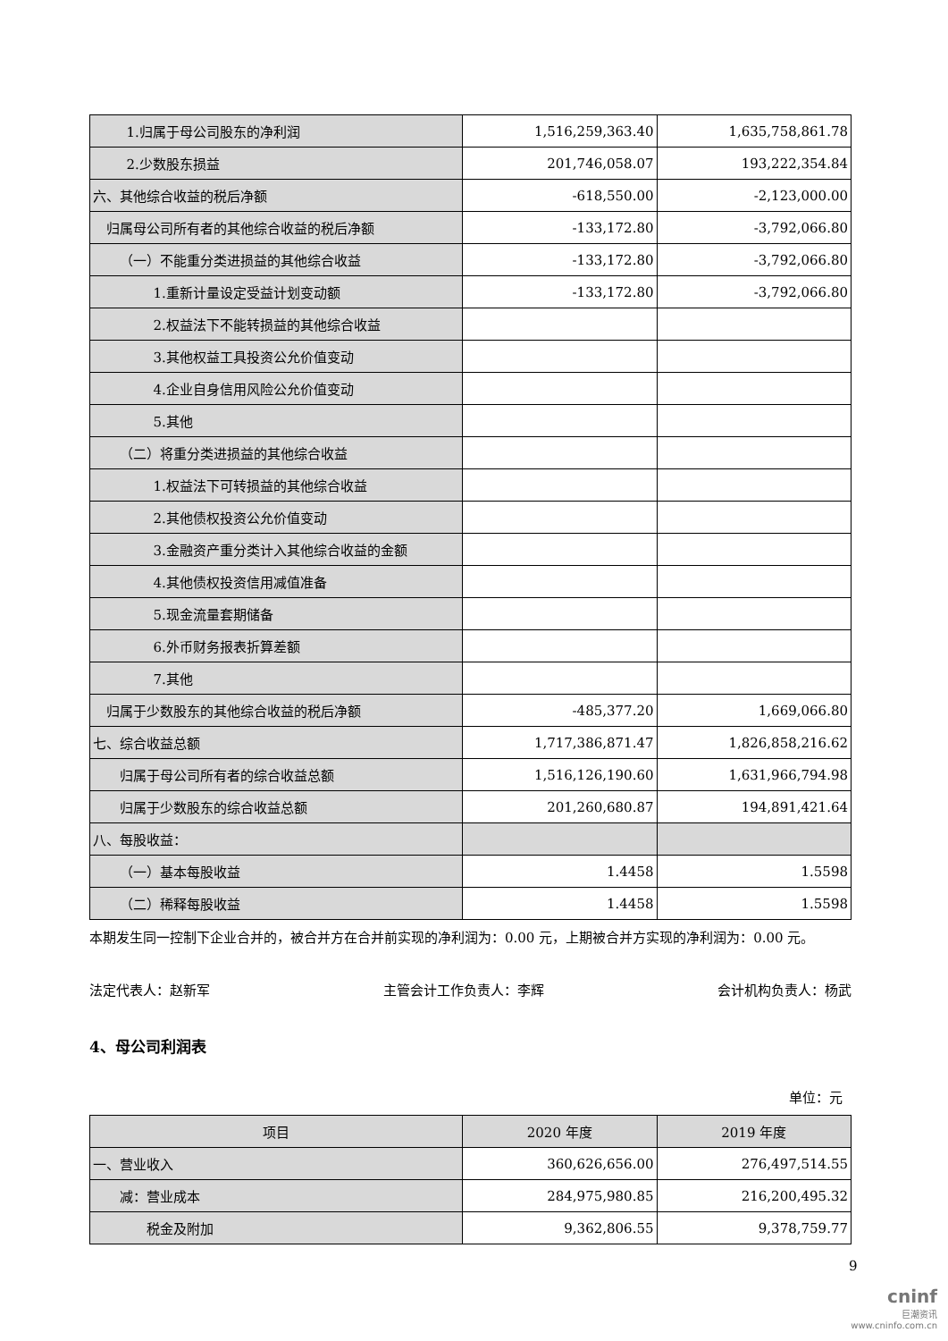| 1.归属于母公司股东的净利润 | 1,516,259,363.40 | 1,635,758,861.78 |
| 2.少数股东损益 | 201,746,058.07 | 193,222,354.84 |
| 六、其他综合收益的税后净额 | -618,550.00 | -2,123,000.00 |
| 归属母公司所有者的其他综合收益的税后净额 | -133,172.80 | -3,792,066.80 |
| （一）不能重分类进损益的其他综合收益 | -133,172.80 | -3,792,066.80 |
| 1.重新计量设定受益计划变动额 | -133,172.80 | -3,792,066.80 |
| 2.权益法下不能转损益的其他综合收益 | | |
| 3.其他权益工具投资公允价值变动 | | |
| 4.企业自身信用风险公允价值变动 | | |
| 5.其他 | | |
| （二）将重分类进损益的其他综合收益 | | |
| 1.权益法下可转损益的其他综合收益 | | |
| 2.其他债权投资公允价值变动 | | |
| 3.金融资产重分类计入其他综合收益的金额 | | |
| 4.其他债权投资信用减值准备 | | |
| 5.现金流量套期储备 | | |
| 6.外币财务报表折算差额 | | |
| 7.其他 | | |
| 归属于少数股东的其他综合收益的税后净额 | -485,377.20 | 1,669,066.80 |
| 七、综合收益总额 | 1,717,386,871.47 | 1,826,858,216.62 |
| 归属于母公司所有者的综合收益总额 | 1,516,126,190.60 | 1,631,966,794.98 |
| 归属于少数股东的综合收益总额 | 201,260,680.87 | 194,891,421.64 |
| 八、每股收益： | | |
| （一）基本每股收益 | 1.4458 | 1.5598 |
| （二）稀释每股收益 | 1.4458 | 1.5598 |
本期发生同一控制下企业合并的，被合并方在合并前实现的净利润为：0.00 元，上期被合并方实现的净利润为：0.00 元。
法定代表人：赵新军 主管会计工作负责人：李辉 会计机构负责人：杨武
4、母公司利润表
单位：元
| 项目 | 2020 年度 | 2019 年度 |
| --- | --- | --- |
| 一、营业收入 | 360,626,656.00 | 276,497,514.55 |
| 减：营业成本 | 284,975,980.85 | 216,200,495.32 |
| 税金及附加 | 9,362,806.55 | 9,378,759.77 |
9
cninf
巨潮资讯
www.cninfo.com.cn